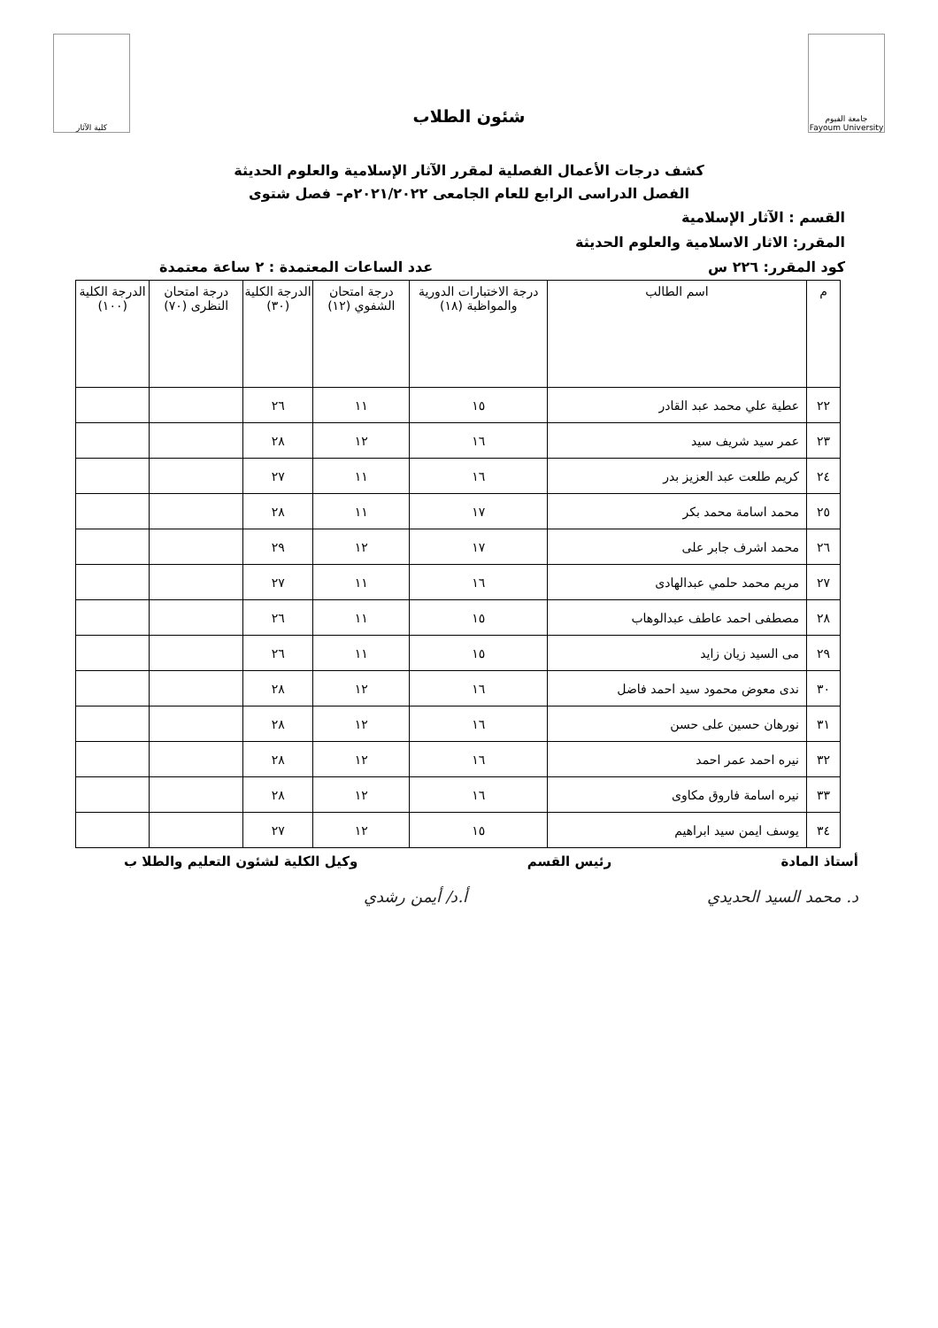جامعة الفيوم
Fayoum University
شئون الطلاب
كلية الآثار
كشف درجات الأعمال الفصلية لمقرر الآثار الإسلامية والعلوم الحديثة
الفصل الدراسى الرابع للعام الجامعى ٢٠٢١/٢٠٢٢م– فصل شتوى
القسم : الآثار الإسلامية
المقرر: الاثار الاسلامية والعلوم الحديثة
كود المقرر: ٢٢٦ س عدد الساعات المعتمدة : ٢ ساعة معتمدة
| م | اسم الطالب | درجة الاختبارات الدورية والمواظبة (١٨) | درجة امتحان الشفوي (١٢) | الدرجة الكلية (٣٠) | درجة امتحان النظرى (٧٠) | الدرجة الكلية (١٠٠) |
| --- | --- | --- | --- | --- | --- | --- |
| ٢٢ | عطية علي محمد عبد القادر | ١٥ | ١١ | ٢٦ | | |
| ٢٣ | عمر سيد شريف سيد | ١٦ | ١٢ | ٢٨ | | |
| ٢٤ | كريم طلعت عبد العزيز بدر | ١٦ | ١١ | ٢٧ | | |
| ٢٥ | محمد اسامة محمد بكر | ١٧ | ١١ | ٢٨ | | |
| ٢٦ | محمد اشرف جابر على | ١٧ | ١٢ | ٢٩ | | |
| ٢٧ | مريم محمد حلمي عبدالهادى | ١٦ | ١١ | ٢٧ | | |
| ٢٨ | مصطفى احمد عاطف عبدالوهاب | ١٥ | ١١ | ٢٦ | | |
| ٢٩ | مى السيد زيان زايد | ١٥ | ١١ | ٢٦ | | |
| ٣٠ | ندى معوض محمود سيد احمد فاضل | ١٦ | ١٢ | ٢٨ | | |
| ٣١ | نورهان حسين على حسن | ١٦ | ١٢ | ٢٨ | | |
| ٣٢ | نيره احمد عمر احمد | ١٦ | ١٢ | ٢٨ | | |
| ٣٣ | نيره اسامة فاروق مكاوى | ١٦ | ١٢ | ٢٨ | | |
| ٣٤ | يوسف ايمن سيد ابراهيم | ١٥ | ١٢ | ٢٧ | | |
أستاذ المادة رئيس القسم وكيل الكلية لشئون التعليم والطلا ب
د. محمد السيد الحديدي أ.د/ أيمن رشدي